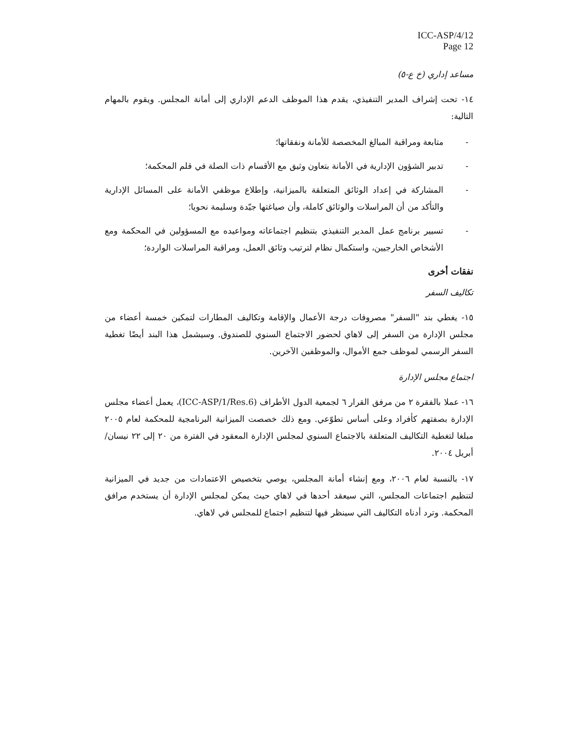ICC-ASP/4/12
Page 12
مساعد إداري (خ ع-٥)
١٤- تحت إشراف المدير التنفيذي، يقدم هذا الموظف الدعم الإداري إلى أمانة المجلس. ويقوم بالمهام التالية:
- متابعة ومراقبة المبالغ المخصصة للأمانة ونفقاتها؛
- تدبير الشؤون الإدارية في الأمانة بتعاون وثيق مع الأقسام ذات الصلة في قلم المحكمة؛
- المشاركة في إعداد الوثائق المتعلقة بالميزانية، وإطلاع موظفي الأمانة على المسائل الإدارية والتأكد من أن المراسلات والوثائق كاملة، وأن صياغتها جيّدة وسليمة نحويا؛
- تسيير برنامج عمل المدير التنفيذي بتنظيم اجتماعاته ومواعيده مع المسؤولين في المحكمة ومع الأشخاص الخارجيين، واستكمال نظام لترتيب وثائق العمل، ومراقبة المراسلات الواردة؛
نفقات أخرى
تكاليف السفر
١٥- يغطي بند "السفر" مصروفات درجة الأعمال والإقامة وتكاليف المطارات لتمكين خمسة أعضاء من مجلس الإدارة من السفر إلى لاهاي لحضور الاجتماع السنوي للصندوق. وسيشمل هذا البند أيضًا تغطية السفر الرسمي لموظف جمع الأموال، والموظفين الآخرين.
اجتماع مجلس الإدارة
١٦- عملا بالفقرة ٢ من مرفق القرار ٦ لجمعية الدول الأطراف (ICC-ASP/1/Res.6)، يعمل أعضاء مجلس الإدارة بصفتهم كأفراد وعلى أساس تطوّعي. ومع ذلك خصصت الميزانية البرنامجية للمحكمة لعام ٢٠٠٥ مبلغا لتغطية التكاليف المتعلقة بالاجتماع السنوي لمجلس الإدارة المعقود في الفترة من ٢٠ إلى ٢٢ نيسان/أبريل ٢٠٠٤.
١٧- بالنسبة لعام ٢٠٠٦، ومع إنشاء أمانة المجلس، يوصي بتخصيص الاعتمادات من جديد في الميزانية لتنظيم اجتماعات المجلس، التي سيعقد أحدها في لاهاي حيث يمكن لمجلس الإدارة أن يستخدم مرافق المحكمة. وترد أدناه التكاليف التي سينظر فيها لتنظيم اجتماع للمجلس في لاهاي.